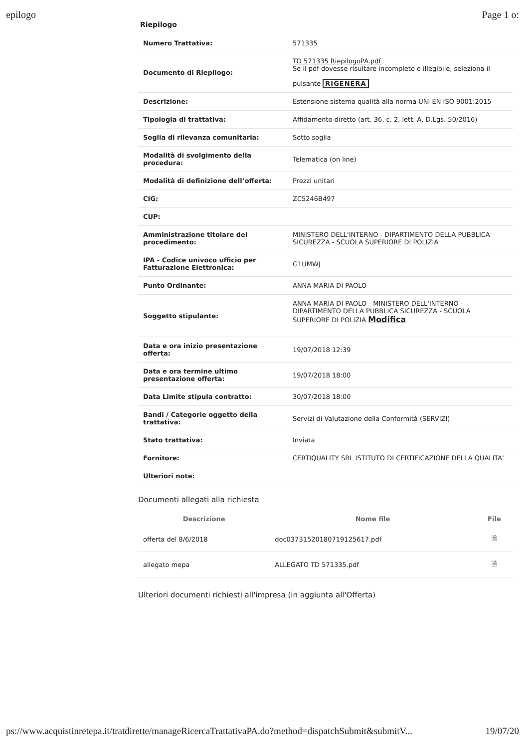epilogo Page 1 o:
Riepilogo
| Numero Trattativa: | 571335 |
| Documento di Riepilogo: | TD 571335 RiepilogoPA.pdf Se il pdf dovesse risultare incompleto o illegibile, seleziona il pulsante RIGENERA |
| Descrizione: | Estensione sistema qualità alla norma UNI EN ISO 9001:2015 |
| Tipologia di trattativa: | Affidamento diretto (art. 36, c. 2, lett. A, D.Lgs. 50/2016) |
| Soglia di rilevanza comunitaria: | Sotto soglia |
| Modalità di svolgimento della procedura: | Telematica (on line) |
| Modalità di definizione dell’offerta: | Prezzi unitari |
| CIG: | ZC5246B497 |
| CUP: | |
| Amministrazione titolare del procedimento: | MINISTERO DELL'INTERNO - DIPARTIMENTO DELLA PUBBLICA SICUREZZA - SCUOLA SUPERIORE DI POLIZIA |
| IPA - Codice univoco ufficio per Fatturazione Elettronica: | G1UMWJ |
| Punto Ordinante: | ANNA MARIA DI PAOLO |
| Soggetto stipulante: | ANNA MARIA DI PAOLO - MINISTERO DELL'INTERNO - DIPARTIMENTO DELLA PUBBLICA SICUREZZA - SCUOLA SUPERIORE DI POLIZIA Modifica |
| Data e ora inizio presentazione offerta: | 19/07/2018 12:39 |
| Data e ora termine ultimo presentazione offerta: | 19/07/2018 18:00 |
| Data Limite stipula contratto: | 30/07/2018 18:00 |
| Bandi / Categorie oggetto della trattativa: | Servizi di Valutazione della Conformità (SERVIZI) |
| Stato trattativa: | Inviata |
| Fornitore: | CERTIQUALITY SRL ISTITUTO DI CERTIFICAZIONE DELLA QUALITA' |
| Ulteriori note: | |
Documenti allegati alla richiesta
| Descrizione | Nome file | File |
| --- | --- | --- |
| offerta del 8/6/2018 | doc03731520180719125617.pdf | 🗎 |
| allegato mepa | ALLEGATO TD 571335.pdf | 🗎 |
Ulteriori documenti richiesti all'impresa (in aggiunta all'Offerta)
ps://www.acquistinretepa.it/tratdirette/manageRicercaTrattativaPA.do?method=dispatchSubmit&submitV... 19/07/20